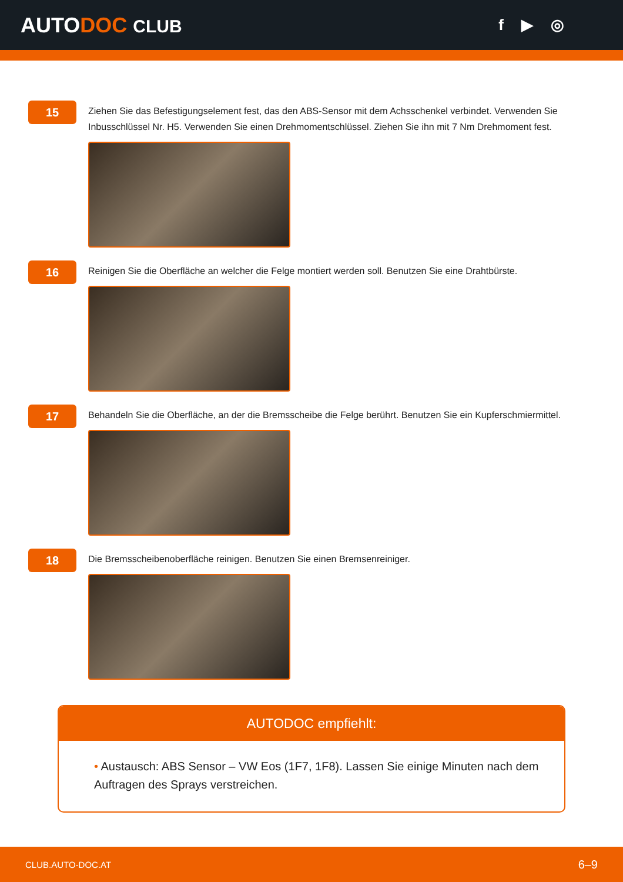AUTODOC CLUB f ▶ ◎
15
Ziehen Sie das Befestigungselement fest, das den ABS-Sensor mit dem Achsschenkel verbindet. Verwenden Sie Inbusschlüssel Nr. H5. Verwenden Sie einen Drehmomentschlüssel. Ziehen Sie ihn mit 7 Nm Drehmoment fest.
16
Reinigen Sie die Oberfläche an welcher die Felge montiert werden soll. Benutzen Sie eine Drahtbürste.
17
Behandeln Sie die Oberfläche, an der die Bremsscheibe die Felge berührt. Benutzen Sie ein Kupferschmiermittel.
18
Die Bremsscheibenoberfläche reinigen. Benutzen Sie einen Bremsenreiniger.
AUTODOC empfiehlt:
• Austausch: ABS Sensor – VW Eos (1F7, 1F8). Lassen Sie einige Minuten nach dem Auftragen des Sprays verstreichen.
CLUB.AUTO-DOC.AT 6–9